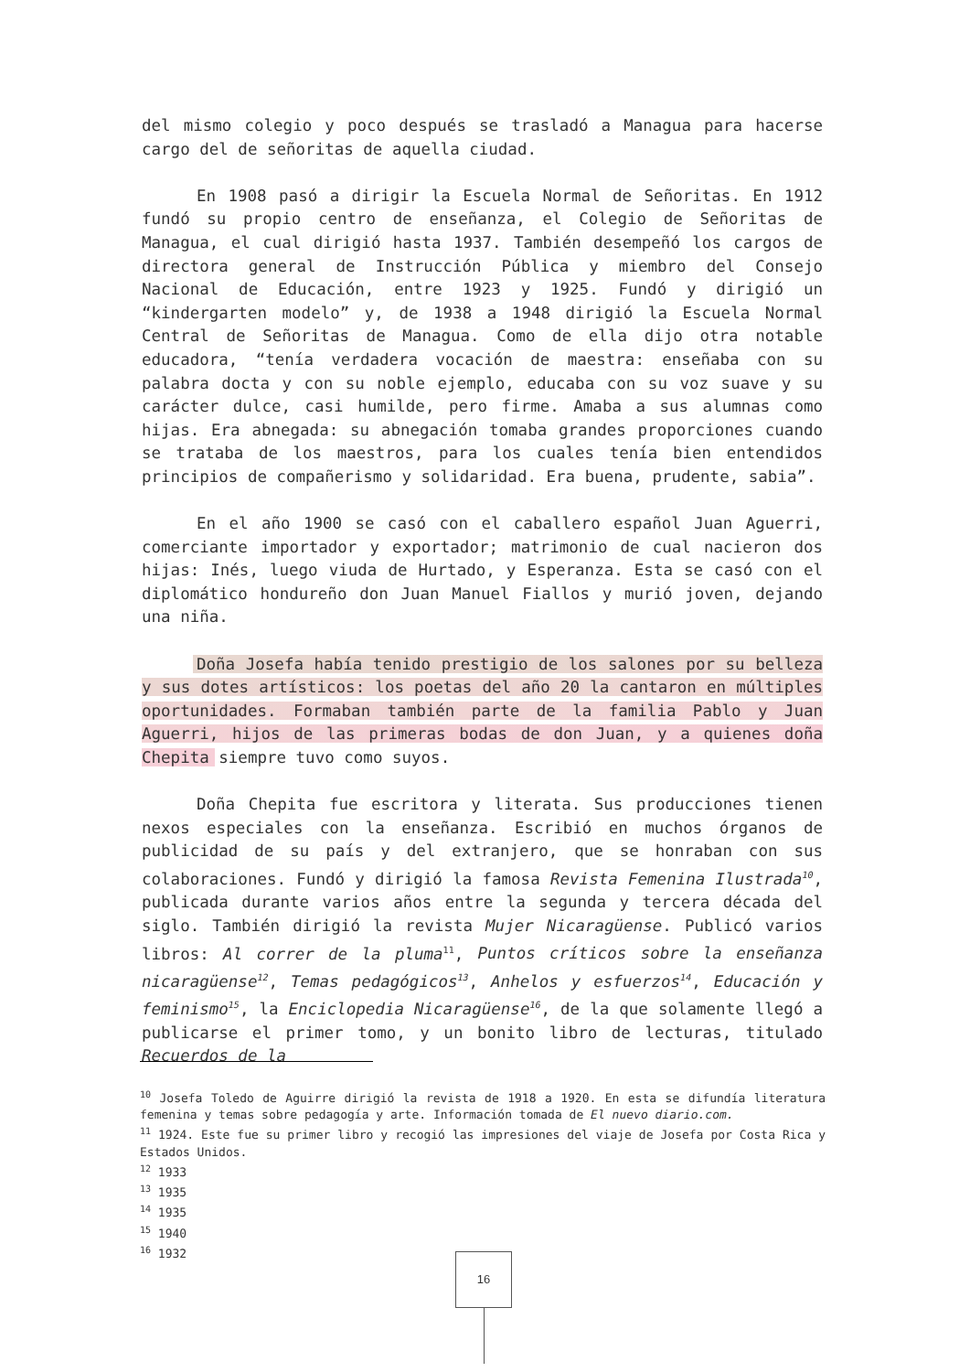del mismo colegio y poco después se trasladó a Managua para hacerse cargo del de señoritas de aquella ciudad.
En 1908 pasó a dirigir la Escuela Normal de Señoritas. En 1912 fundó su propio centro de enseñanza, el Colegio de Señoritas de Managua, el cual dirigió hasta 1937. También desempeñó los cargos de directora general de Instrucción Pública y miembro del Consejo Nacional de Educación, entre 1923 y 1925. Fundó y dirigió un “kindergarten modelo” y, de 1938 a 1948 dirigió la Escuela Normal Central de Señoritas de Managua. Como de ella dijo otra notable educadora, “tenía verdadera vocación de maestra: enseñaba con su palabra docta y con su noble ejemplo, educaba con su voz suave y su carácter dulce, casi humilde, pero firme. Amaba a sus alumnas como hijas. Era abnegada: su abnegación tomaba grandes proporciones cuando se trataba de los maestros, para los cuales tenía bien entendidos principios de compañerismo y solidaridad. Era buena, prudente, sabia”.
En el año 1900 se casó con el caballero español Juan Aguerri, comerciante importador y exportador; matrimonio de cual nacieron dos hijas: Inés, luego viuda de Hurtado, y Esperanza. Esta se casó con el diplomático hondureño don Juan Manuel Fiallos y murió joven, dejando una niña.
Doña Josefa había tenido prestigio de los salones por su belleza y sus dotes artísticos: los poetas del año 20 la cantaron en múltiples oportunidades. Formaban también parte de la familia Pablo y Juan Aguerri, hijos de las primeras bodas de don Juan, y a quienes doña Chepita siempre tuvo como suyos.
Doña Chepita fue escritora y literata. Sus producciones tienen nexos especiales con la enseñanza. Escribió en muchos órganos de publicidad de su país y del extranjero, que se honraban con sus colaboraciones. Fundó y dirigió la famosa Revista Femenina Ilustrada<sup>10</sup>, publicada durante varios años entre la segunda y tercera década del siglo. También dirigió la revista Mujer Nicaragüense. Publicó varios libros: Al correr de la pluma<sup>11</sup>, Puntos críticos sobre la enseñanza nicaragüense<sup>12</sup>, Temas pedagógicos<sup>13</sup>, Anhelos y esfuerzos<sup>14</sup>, Educación y feminismo<sup>15</sup>, la Enciclopedia Nicaragüense<sup>16</sup>, de la que solamente llegó a publicarse el primer tomo, y un bonito libro de lecturas, titulado Recuerdos de la
<sup>10</sup> Josefa Toledo de Aguirre dirigió la revista de 1918 a 1920. En esta se difundía literatura femenina y temas sobre pedagogía y arte. Información tomada de El nuevo diario.com.
<sup>11</sup> 1924. Este fue su primer libro y recogió las impresiones del viaje de Josefa por Costa Rica y Estados Unidos.
<sup>12</sup> 1933
<sup>13</sup> 1935
<sup>14</sup> 1935
<sup>15</sup> 1940
<sup>16</sup> 1932
16